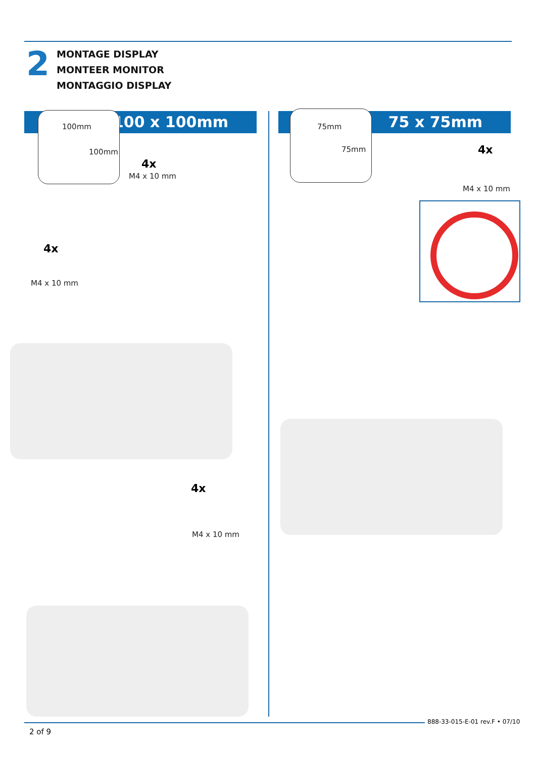2
MONTAGE DISPLAY
MONTEER MONITOR
MONTAGGIO DISPLAY
100 x 100mm 75 x 75mm
100mm
100mm
4x
M4 x 10 mm
75mm
75mm 4x
M4 x 10 mm
4x
M4 x 10 mm
4x
M4 x 10 mm
888-33-015-E-01 rev.F • 07/10
2 of 9